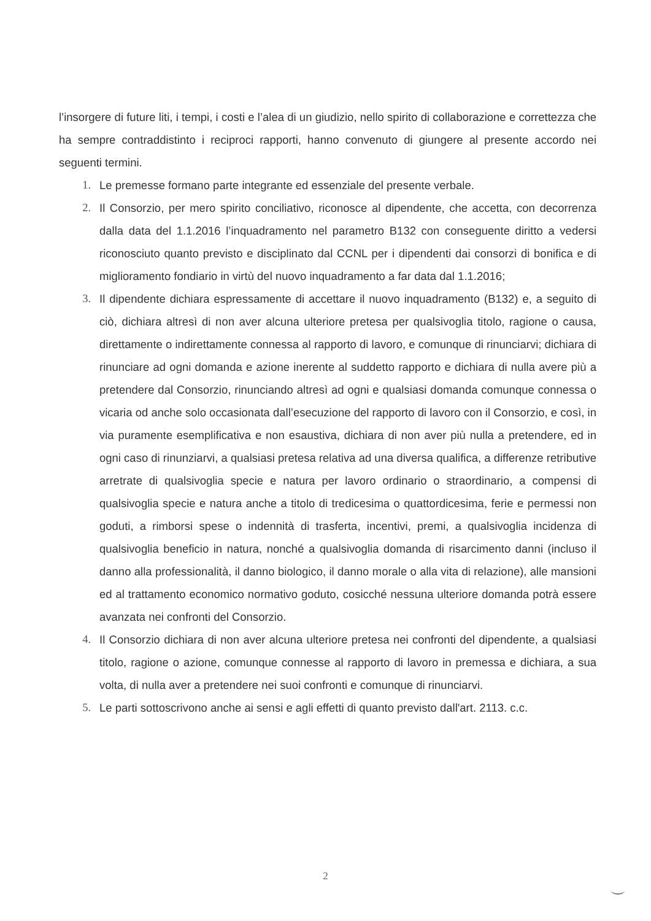l’insorgere di future liti, i tempi, i costi e l’alea di un giudizio, nello spirito di collaborazione e correttezza che ha sempre contraddistinto i reciproci rapporti, hanno convenuto di giungere al presente accordo nei seguenti termini.
1. Le premesse formano parte integrante ed essenziale del presente verbale.
2. Il Consorzio, per mero spirito conciliativo, riconosce al dipendente, che accetta, con decorrenza dalla data del 1.1.2016 l’inquadramento nel parametro B132 con conseguente diritto a vedersi riconosciuto quanto previsto e disciplinato dal CCNL per i dipendenti dai consorzi di bonifica e di miglioramento fondiario in virtù del nuovo inquadramento a far data dal 1.1.2016;
3. Il dipendente dichiara espressamente di accettare il nuovo inquadramento (B132) e, a seguito di ciò, dichiara altresì di non aver alcuna ulteriore pretesa per qualsivoglia titolo, ragione o causa, direttamente o indirettamente connessa al rapporto di lavoro, e comunque di rinunciarvi; dichiara di rinunciare ad ogni domanda e azione inerente al suddetto rapporto e dichiara di nulla avere più a pretendere dal Consorzio, rinunciando altresì ad ogni e qualsiasi domanda comunque connessa o vicaria od anche solo occasionata dall’esecuzione del rapporto di lavoro con il Consorzio, e così, in via puramente esemplificativa e non esaustiva, dichiara di non aver più nulla a pretendere, ed in ogni caso di rinunziarvi, a qualsiasi pretesa relativa ad una diversa qualifica, a differenze retributive arretrate di qualsivoglia specie e natura per lavoro ordinario o straordinario, a compensi di qualsivoglia specie e natura anche a titolo di tredicesima o quattordicesima, ferie e permessi non goduti, a rimborsi spese o indennità di trasferta, incentivi, premi, a qualsivoglia incidenza di qualsivoglia beneficio in natura, nonché a qualsivoglia domanda di risarcimento danni (incluso il danno alla professionalità, il danno biologico, il danno morale o alla vita di relazione), alle mansioni ed al trattamento economico normativo goduto, cosicché nessuna ulteriore domanda potrà essere avanzata nei confronti del Consorzio.
4. Il Consorzio dichiara di non aver alcuna ulteriore pretesa nei confronti del dipendente, a qualsiasi titolo, ragione o azione, comunque connesse al rapporto di lavoro in premessa e dichiara, a sua volta, di nulla aver a pretendere nei suoi confronti e comunque di rinunciarvi.
5. Le parti sottoscrivono anche ai sensi e agli effetti di quanto previsto dall'art. 2113. c.c.
2